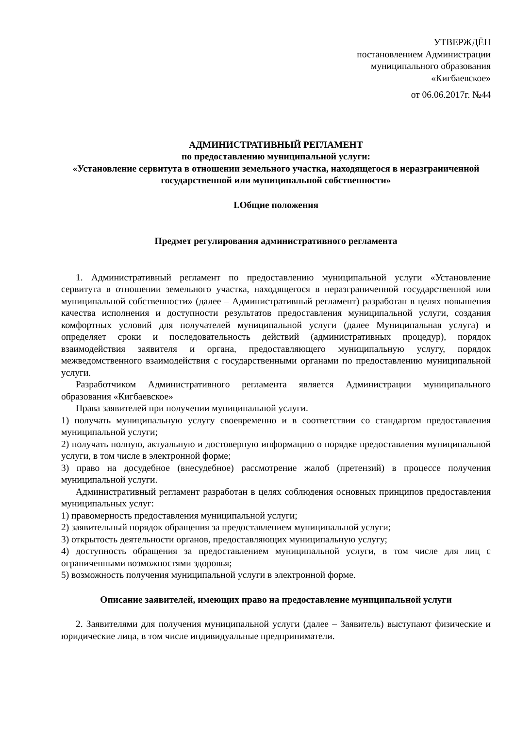УТВЕРЖДЁН
постановлением Администрации
муниципального образования
«Кигбаевское»
от 06.06.2017г. №44
АДМИНИСТРАТИВНЫЙ РЕГЛАМЕНТ
по предоставлению муниципальной услуги:
«Установление сервитута в отношении земельного участка, находящегося в неразграниченной государственной или муниципальной собственности»
I.Общие положения
Предмет регулирования административного регламента
1. Административный регламент по предоставлению муниципальной услуги «Установление сервитута в отношении земельного участка, находящегося в неразграниченной государственной или муниципальной собственности» (далее – Административный регламент) разработан в целях повышения качества исполнения и доступности результатов предоставления муниципальной услуги, создания комфортных условий для получателей муниципальной услуги (далее Муниципальная услуга) и определяет сроки и последовательность действий (административных процедур), порядок взаимодействия заявителя и органа, предоставляющего муниципальную услугу, порядок межведомственного взаимодействия с государственными органами по предоставлению муниципальной услуги.
Разработчиком Административного регламента является Администрации муниципального образования «Кигбаевское»
Права заявителей при получении муниципальной услуги.
1) получать муниципальную услугу своевременно и в соответствии со стандартом предоставления муниципальной услуги;
2) получать полную, актуальную и достоверную информацию о порядке предоставления муниципальной услуги, в том числе в электронной форме;
3) право на досудебное (внесудебное) рассмотрение жалоб (претензий) в процессе получения муниципальной услуги.
Административный регламент разработан в целях соблюдения основных принципов предоставления муниципальных услуг:
1) правомерность предоставления муниципальной услуги;
2) заявительный порядок обращения за предоставлением муниципальной услуги;
3) открытость деятельности органов, предоставляющих муниципальную услугу;
4) доступность обращения за предоставлением муниципальной услуги, в том числе для лиц с ограниченными возможностями здоровья;
5) возможность получения муниципальной услуги в электронной форме.
Описание заявителей, имеющих право на предоставление муниципальной услуги
2. Заявителями для получения муниципальной услуги (далее – Заявитель) выступают физические и юридические лица, в том числе индивидуальные предприниматели.